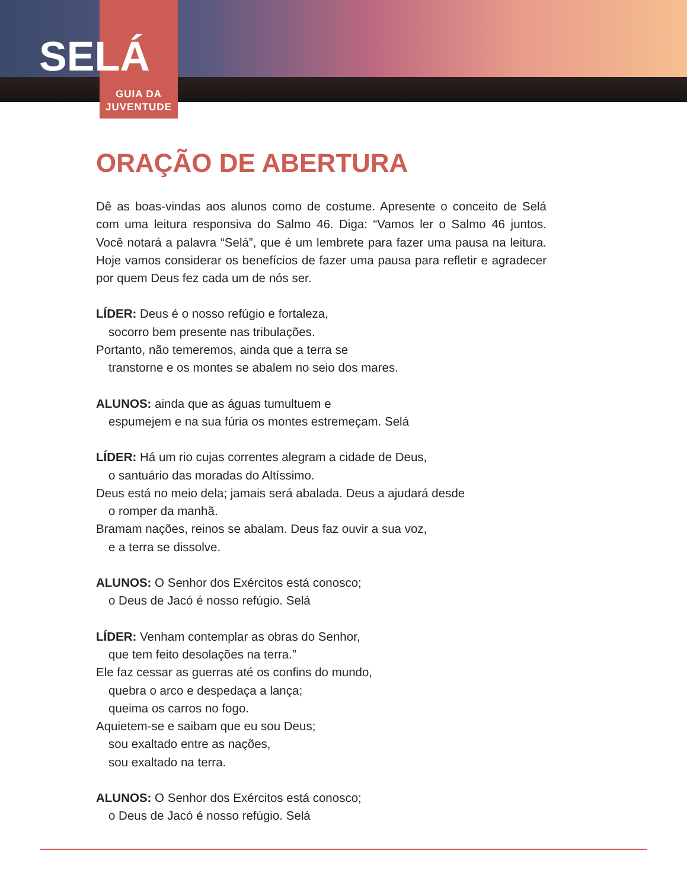SELÁ
GUIA DA
JUVENTUDE
ORAÇÃO DE ABERTURA
Dê as boas-vindas aos alunos como de costume. Apresente o conceito de Selá com uma leitura responsiva do Salmo 46. Diga: “Vamos ler o Salmo 46 juntos. Você notará a palavra “Selá”, que é um lembrete para fazer uma pausa na leitura. Hoje vamos considerar os benefícios de fazer uma pausa para refletir e agradecer por quem Deus fez cada um de nós ser.
LÍDER: Deus é o nosso refúgio e fortaleza,
socorro bem presente nas tribulações.
Portanto, não temeremos, ainda que a terra se
transtorne e os montes se abalem no seio dos mares.
ALUNOS: ainda que as águas tumultuem e
espumejem e na sua fúria os montes estremeçam. Selá
LÍDER: Há um rio cujas correntes alegram a cidade de Deus,
o santuário das moradas do Altíssimo.
Deus está no meio dela; jamais será abalada. Deus a ajudará desde
o romper da manhã.
Bramam nações, reinos se abalam. Deus faz ouvir a sua voz,
e a terra se dissolve.
ALUNOS: O Senhor dos Exércitos está conosco;
o Deus de Jacó é nosso refúgio. Selá
LÍDER: Venham contemplar as obras do Senhor,
que tem feito desolações na terra.”
Ele faz cessar as guerras até os confins do mundo,
quebra o arco e despedaça a lança;
queima os carros no fogo.
Aquietem-se e saibam que eu sou Deus;
sou exaltado entre as nações,
sou exaltado na terra.
ALUNOS: O Senhor dos Exércitos está conosco;
o Deus de Jacó é nosso refúgio. Selá